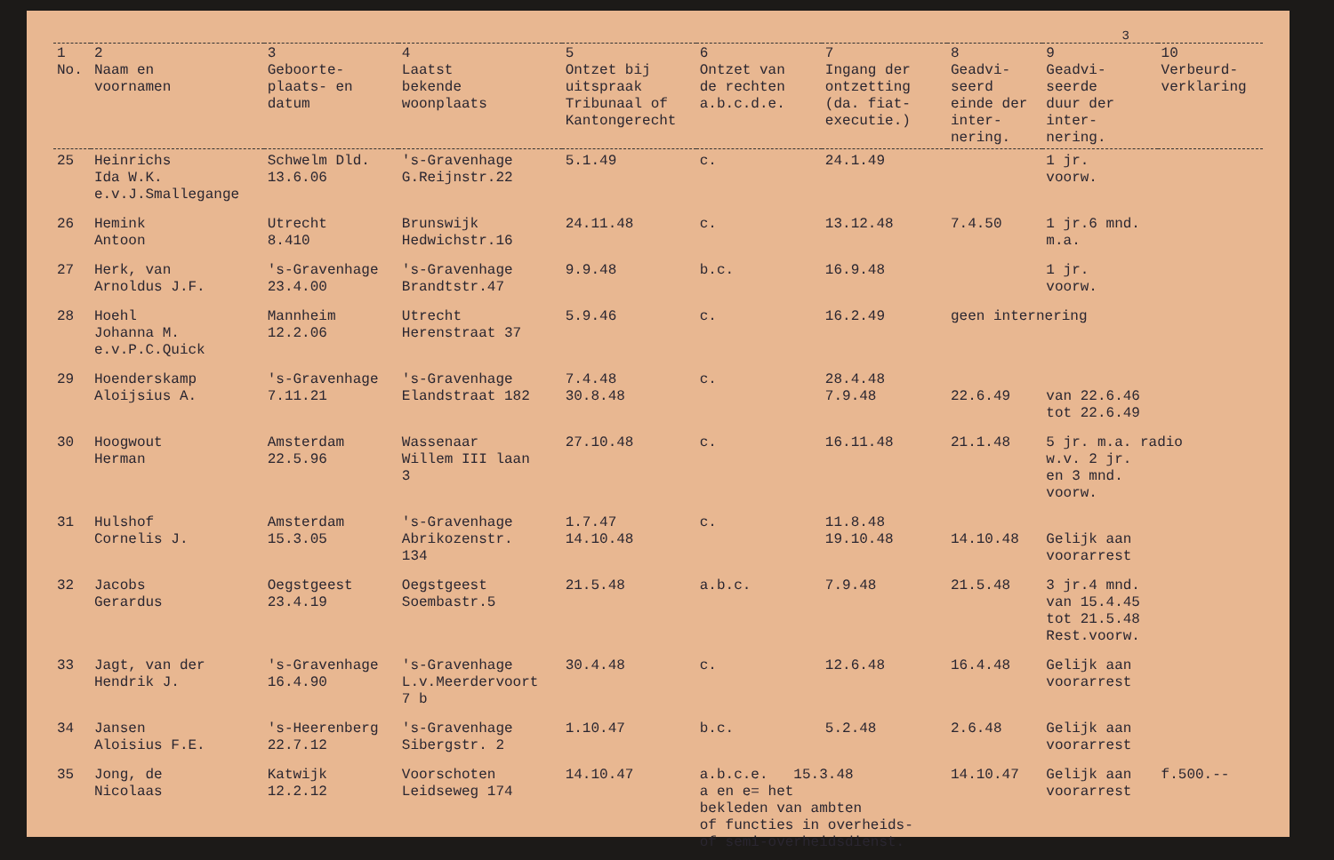3
| 1 No. | 2 Naam en voornamen | 3 Geboorte- plaats- en datum | 4 Laatst bekende woonplaats | 5 Ontzet bij uitspraak Tribunaal of Kantongerecht | 6 Ontzet van de rechten a.b.c.d.e. | 7 Ingang der ontzetting (da. fiat- executie.) | 8 Geadvi- seerd einde der inter- nering. | 9 Geadvi- seerde duur der inter- nering. | 10 Verbeurd- verklaring |
| --- | --- | --- | --- | --- | --- | --- | --- | --- | --- |
| 25 | Heinrichs Ida W.K. e.v.J.Smallegange | Schwelm Dld. 13.6.06 | 's-Gravenhage G.Reijnstr.22 | 5.1.49 | c. | 24.1.49 | | 1 jr. voorw. | |
| 26 | Hemink Antoon | Utrecht 8.410 | Brunswijk Hedwichstr.16 | 24.11.48 | c. | 13.12.48 | 7.4.50 | 1 jr.6 mnd. m.a. | |
| 27 | Herk, van Arnoldus J.F. | 's-Gravenhage 23.4.00 | 's-Gravenhage Brandtstr.47 | 9.9.48 | b.c. | 16.9.48 | | 1 jr. voorw. | |
| 28 | Hoehl Johanna M. e.v.P.C.Quick | Mannheim 12.2.06 | Utrecht Herenstraat 37 | 5.9.46 | c. | 16.2.49 | geen internering | | |
| 29 | Hoenderskamp Aloijsius A. | 's-Gravenhage 7.11.21 | 's-Gravenhage Elandstraat 182 | 7.4.48 30.8.48 | c. | 28.4.48 7.9.48 | 22.6.49 | van 22.6.46 tot 22.6.49 | |
| 30 | Hoogwout Herman | Amsterdam 22.5.96 | Wassenaar Willem III laan 3 | 27.10.48 | c. | 16.11.48 | 21.1.48 | 5 jr. m.a. radio w.v. 2 jr. en 3 mnd. voorw. | |
| 31 | Hulshof Cornelis J. | Amsterdam 15.3.05 | 's-Gravenhage Abrikozenstr. 134 | 1.7.47 14.10.48 | c. | 11.8.48 19.10.48 | 14.10.48 | Gelijk aan voorarrest | |
| 32 | Jacobs Gerardus | Oegstgeest 23.4.19 | Oegstgeest Soembastr.5 | 21.5.48 | a.b.c. | 7.9.48 | 21.5.48 | 3 jr.4 mnd. van 15.4.45 tot 21.5.48 Rest.voorw. | |
| 33 | Jagt, van der Hendrik J. | 's-Gravenhage 16.4.90 | 's-Gravenhage L.v.Meerdervoort 7 b | 30.4.48 | c. | 12.6.48 | 16.4.48 | Gelijk aan voorarrest | |
| 34 | Jansen Aloisius F.E. | 's-Heerenberg 22.7.12 | 's-Gravenhage Sibergstr. 2 | 1.10.47 | b.c. | 5.2.48 | 2.6.48 | Gelijk aan voorarrest | |
| 35 | Jong, de Nicolaas | Katwijk 12.2.12 | Voorschoten Leidseweg 174 | 14.10.47 | a.b.c.e. 15.3.48 a en e= het bekleden van ambten of functies in overheids- of semi-overheidsdienst. | | 14.10.47 | Gelijk aan voorarrest | f.500.-- |